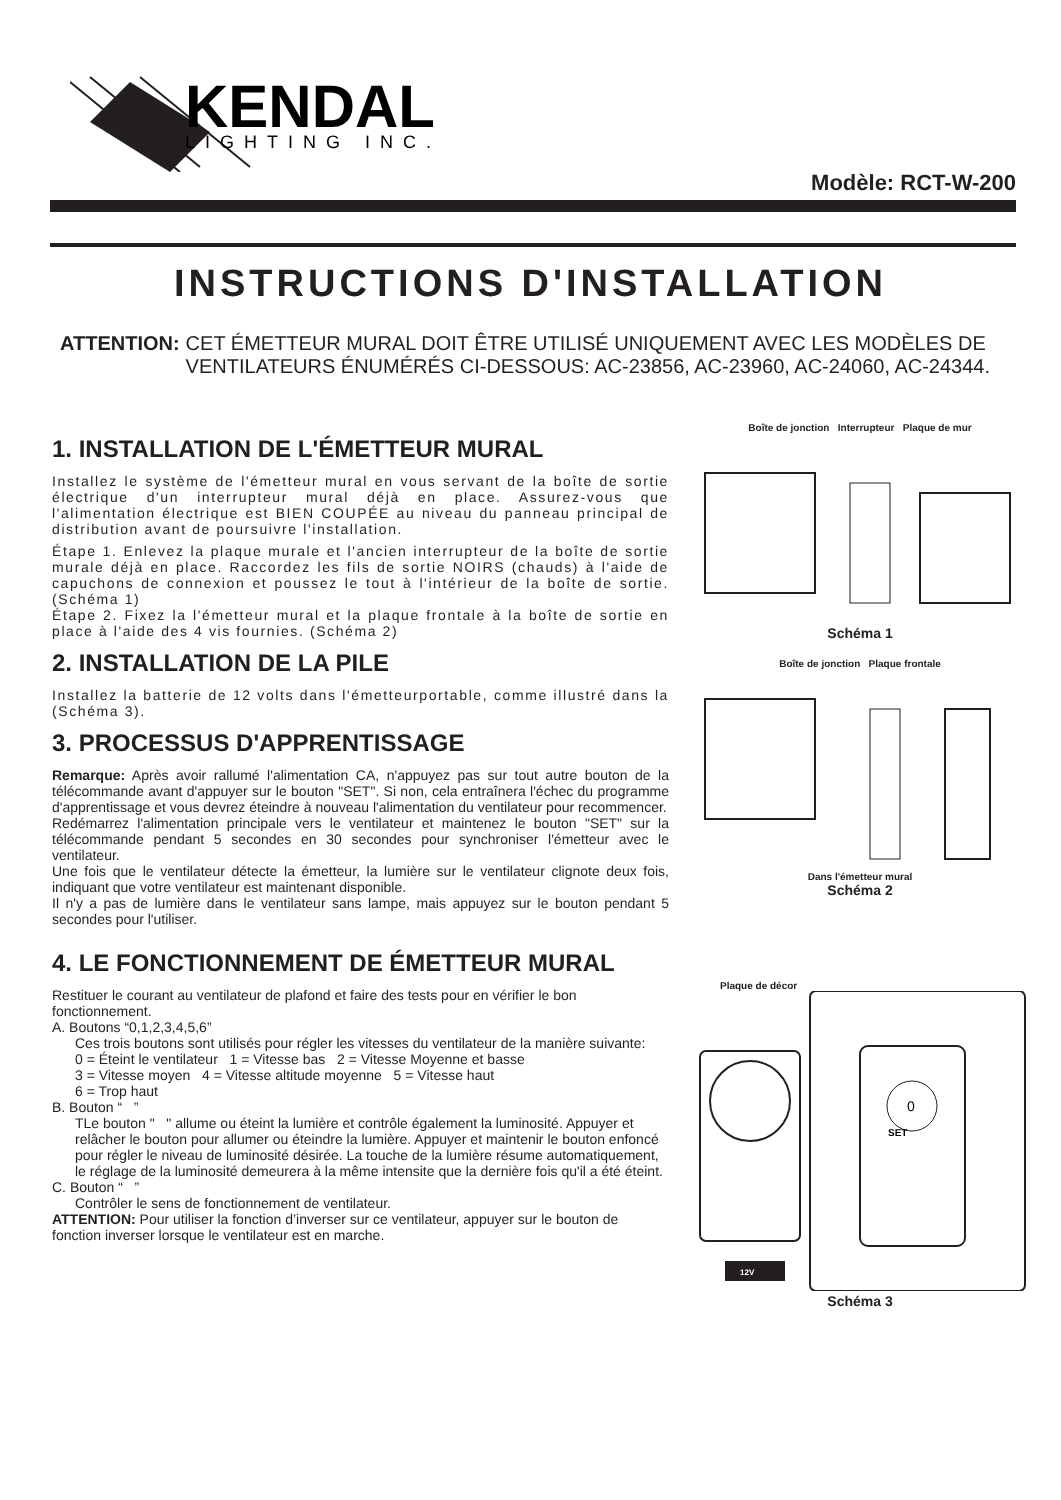KENDAL
LIGHTING INC.
Modèle: RCT-W-200
INSTRUCTIONS D'INSTALLATION
ATTENTION: CET ÉMETTEUR MURAL DOIT ÊTRE UTILISÉ UNIQUEMENT AVEC LES MODÈLES DE VENTILATEURS ÉNUMÉRÉS CI-DESSOUS: AC-23856, AC-23960, AC-24060, AC-24344.
1. INSTALLATION DE L'ÉMETTEUR MURAL
Installez le système de l'émetteur mural en vous servant de la boîte de sortie électrique d'un interrupteur mural déjà en place. Assurez-vous que l'alimentation électrique est BIEN COUPÉE au niveau du panneau principal de distribution avant de poursuivre l'installation.
Étape 1. Enlevez la plaque murale et l'ancien interrupteur de la boîte de sortie murale déjà en place. Raccordez les fils de sortie NOIRS (chauds) à l'aide de capuchons de connexion et poussez le tout à l'intérieur de la boîte de sortie. (Schéma 1)
Étape 2. Fixez la l'émetteur mural et la plaque frontale à la boîte de sortie en place à l'aide des 4 vis fournies. (Schéma 2)
2. INSTALLATION DE LA PILE
Installez la batterie de 12 volts dans l'émetteurportable, comme illustré dans la (Schéma 3).
3. PROCESSUS D'APPRENTISSAGE
Remarque: Après avoir rallumé l'alimentation CA, n'appuyez pas sur tout autre bouton de la télécommande avant d'appuyer sur le bouton "SET". Si non, cela entraînera l'échec du programme d'apprentissage et vous devrez éteindre à nouveau l'alimentation du ventilateur pour recommencer.
Redémarrez l'alimentation principale vers le ventilateur et maintenez le bouton "SET" sur la télécommande pendant 5 secondes en 30 secondes pour synchroniser l'émetteur avec le ventilateur.
Une fois que le ventilateur détecte la émetteur, la lumière sur le ventilateur clignote deux fois, indiquant que votre ventilateur est maintenant disponible.
Il n'y a pas de lumière dans le ventilateur sans lampe, mais appuyez sur le bouton pendant 5 secondes pour l'utiliser.
4. LE FONCTIONNEMENT DE ÉMETTEUR MURAL
Restituer le courant au ventilateur de plafond et faire des tests pour en vérifier le bon fonctionnement.
A. Boutons “0,1,2,3,4,5,6”
Ces trois boutons sont utilisés pour régler les vitesses du ventilateur de la manière suivante:
0 = Éteint le ventilateur 1 = Vitesse bas 2 = Vitesse Moyenne et basse
3 = Vitesse moyen 4 = Vitesse altitude moyenne 5 = Vitesse haut
6 = Trop haut
B. Bouton “ ”
TLe bouton " " allume ou éteint la lumière et contrôle également la luminosité. Appuyer et relâcher le bouton pour allumer ou éteindre la lumière. Appuyer et maintenir le bouton enfoncé pour régler le niveau de luminosité désirée. La touche de la lumière résume automatiquement, le réglage de la luminosité demeurera à la même intensite que la dernière fois qu'il a été éteint.
C. Bouton “ ”
Contrôler le sens de fonctionnement de ventilateur.
ATTENTION: Pour utiliser la fonction d’inverser sur ce ventilateur, appuyer sur le bouton de fonction inverser lorsque le ventilateur est en marche.
Boîte de jonction Interrupteur Plaque de mur
Schéma 1
Boîte de jonction Plaque frontale
Dans l'émetteur mural
Schéma 2
Plaque de décor
0
SET
12V
Schéma 3